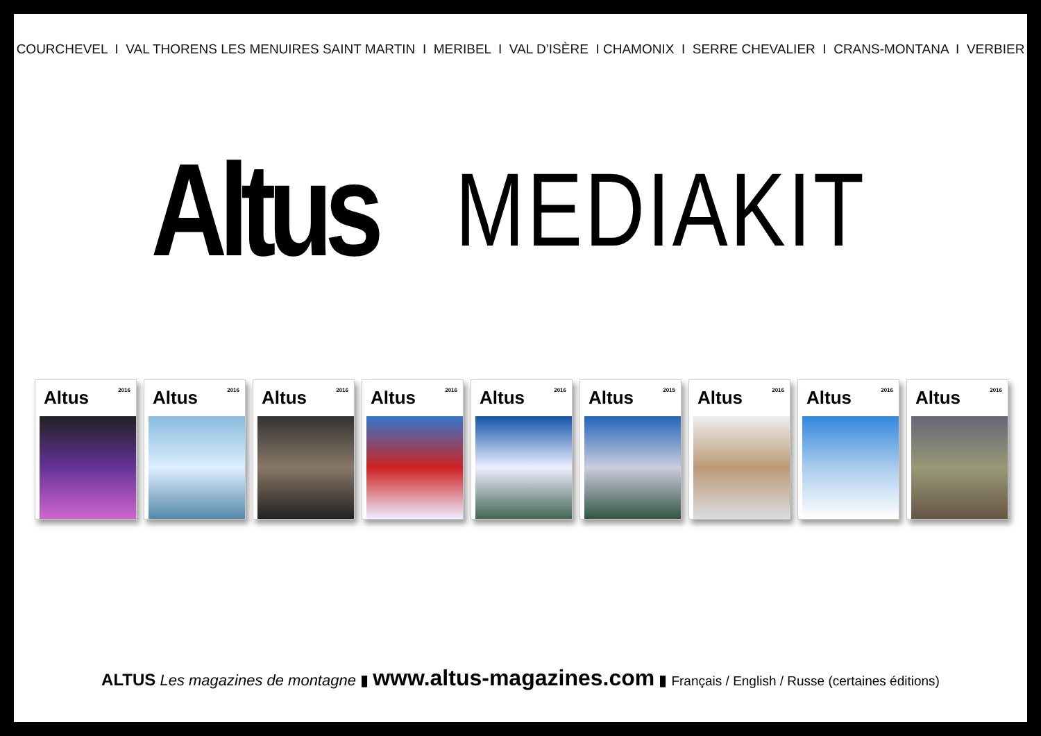COURCHEVEL I VAL THORENS LES MENUIRES SAINT MARTIN I MERIBEL I VAL D’ISÈRE I CHAMONIX I SERRE CHEVALIER I CRANS-MONTANA I VERBIER
Altus MEDIAKIT
Altus 2016
Altus 2016
Altus 2016
Altus 2016
Altus 2016
Altus 2015
Altus 2016
Altus 2016
Altus 2016
ALTUS Les magazines de montagne ▮ www.altus-magazines.com ▮ Français / English / Russe (certaines éditions)